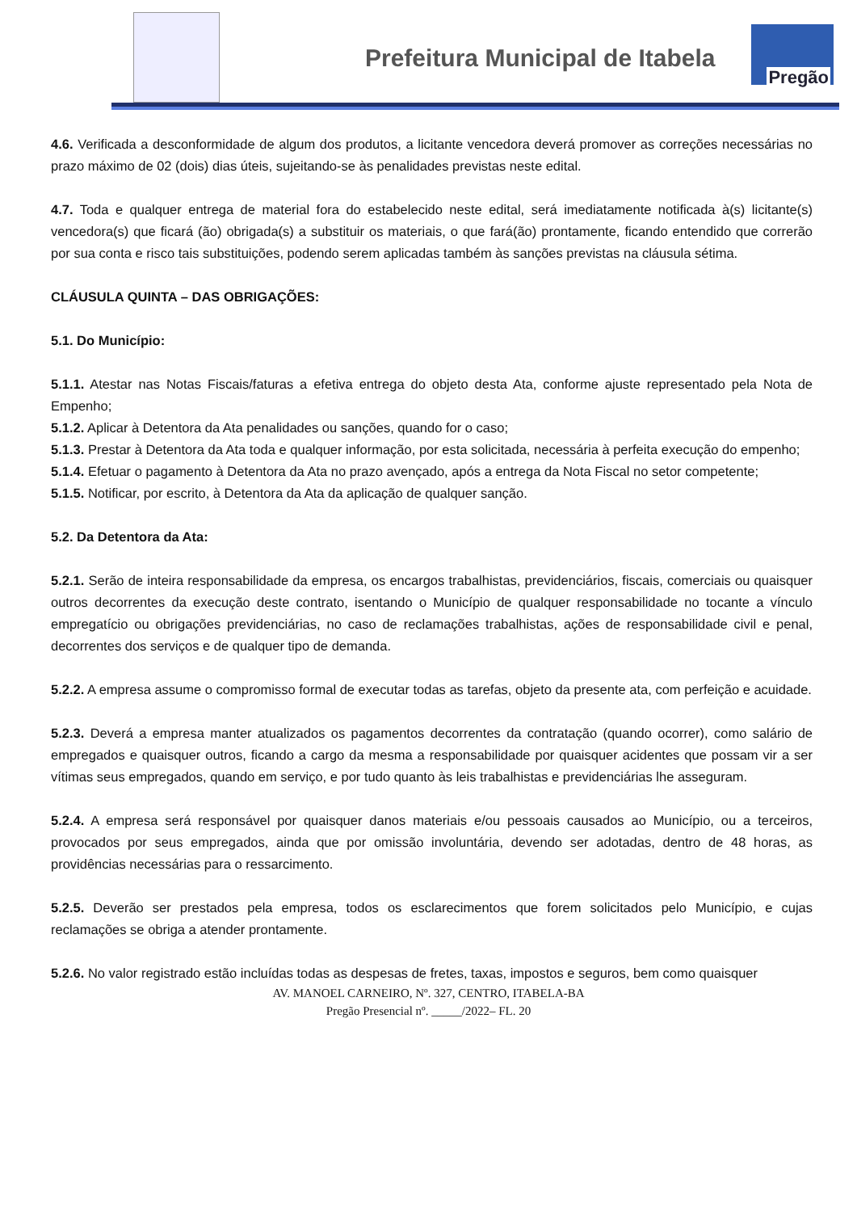Prefeitura Municipal de Itabela
Pregão
4.6. Verificada a desconformidade de algum dos produtos, a licitante vencedora deverá promover as correções necessárias no prazo máximo de 02 (dois) dias úteis, sujeitando-se às penalidades previstas neste edital.
4.7. Toda e qualquer entrega de material fora do estabelecido neste edital, será imediatamente notificada à(s) licitante(s) vencedora(s) que ficará (ão) obrigada(s) a substituir os materiais, o que fará(ão) prontamente, ficando entendido que correrão por sua conta e risco tais substituições, podendo serem aplicadas também às sanções previstas na cláusula sétima.
CLÁUSULA QUINTA – DAS OBRIGAÇÕES:
5.1. Do Município:
5.1.1. Atestar nas Notas Fiscais/faturas a efetiva entrega do objeto desta Ata, conforme ajuste representado pela Nota de Empenho;
5.1.2. Aplicar à Detentora da Ata penalidades ou sanções, quando for o caso;
5.1.3. Prestar à Detentora da Ata toda e qualquer informação, por esta solicitada, necessária à perfeita execução do empenho;
5.1.4. Efetuar o pagamento à Detentora da Ata no prazo avençado, após a entrega da Nota Fiscal no setor competente;
5.1.5. Notificar, por escrito, à Detentora da Ata da aplicação de qualquer sanção.
5.2. Da Detentora da Ata:
5.2.1. Serão de inteira responsabilidade da empresa, os encargos trabalhistas, previdenciários, fiscais, comerciais ou quaisquer outros decorrentes da execução deste contrato, isentando o Município de qualquer responsabilidade no tocante a vínculo empregatício ou obrigações previdenciárias, no caso de reclamações trabalhistas, ações de responsabilidade civil e penal, decorrentes dos serviços e de qualquer tipo de demanda.
5.2.2. A empresa assume o compromisso formal de executar todas as tarefas, objeto da presente ata, com perfeição e acuidade.
5.2.3. Deverá a empresa manter atualizados os pagamentos decorrentes da contratação (quando ocorrer), como salário de empregados e quaisquer outros, ficando a cargo da mesma a responsabilidade por quaisquer acidentes que possam vir a ser vítimas seus empregados, quando em serviço, e por tudo quanto às leis trabalhistas e previdenciárias lhe asseguram.
5.2.4. A empresa será responsável por quaisquer danos materiais e/ou pessoais causados ao Município, ou a terceiros, provocados por seus empregados, ainda que por omissão involuntária, devendo ser adotadas, dentro de 48 horas, as providências necessárias para o ressarcimento.
5.2.5. Deverão ser prestados pela empresa, todos os esclarecimentos que forem solicitados pelo Município, e cujas reclamações se obriga a atender prontamente.
5.2.6. No valor registrado estão incluídas todas as despesas de fretes, taxas, impostos e seguros, bem como quaisquer
AV. MANOEL CARNEIRO, Nº. 327, CENTRO, ITABELA-BA
Pregão Presencial nº. _____/2022– FL. 20